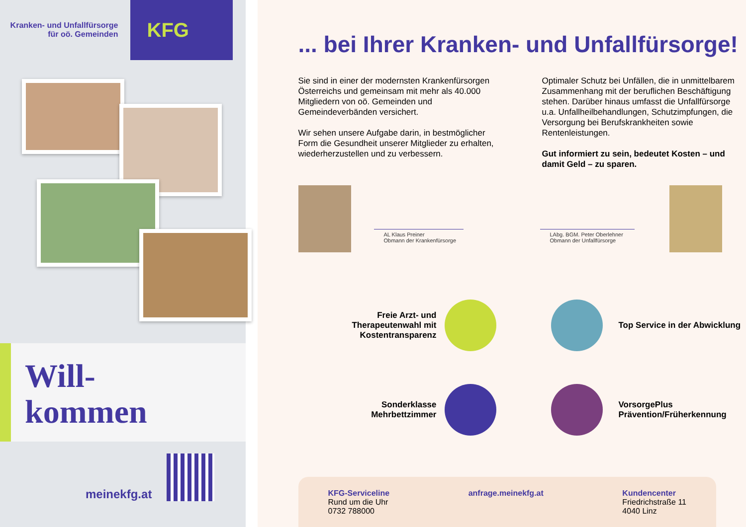Kranken- und Unfallfürsorge
für oö. Gemeinden
KFG
Will-
kommen
meinekfg.at
... bei Ihrer Kranken- und Unfallfürsorge!
Sie sind in einer der modernsten Kranken­fürsorgen Österreichs und gemeinsam mit mehr als 40.000 Mitgliedern von oö. Gemeinden und Gemeindeverbänden versichert.
Wir sehen unsere Aufgabe darin, in best­möglicher Form die Gesundheit unserer Mitglieder zu erhalten, wiederherzustellen und zu verbessern.
Optimaler Schutz bei Unfällen, die in unmittel­barem Zusammenhang mit der beruflichen Beschäftigung stehen. Darüber hinaus umfasst die Unfallfürsorge u.a. Unfallheilbehandlungen, Schutzimpfungen, die Versorgung bei Berufs­krankheiten sowie Rentenleistungen.
Gut informiert zu sein, bedeutet Kosten – und damit Geld – zu sparen.
AL Klaus Preiner
Obmann der Krankenfürsorge
LAbg. BGM. Peter Oberlehner
Obmann der Unfallfürsorge
Freie Arzt- und Therapeutenwahl mit Kostentransparenz
Top Service in der Abwicklung
Sonderklasse Mehrbettzimmer
VorsorgePlus Prävention/Früherkennung
KFG-Serviceline
Rund um die Uhr
0732 788000
anfrage.meinekfg.at Kundencenter
Friedrichstraße 11
4040 Linz